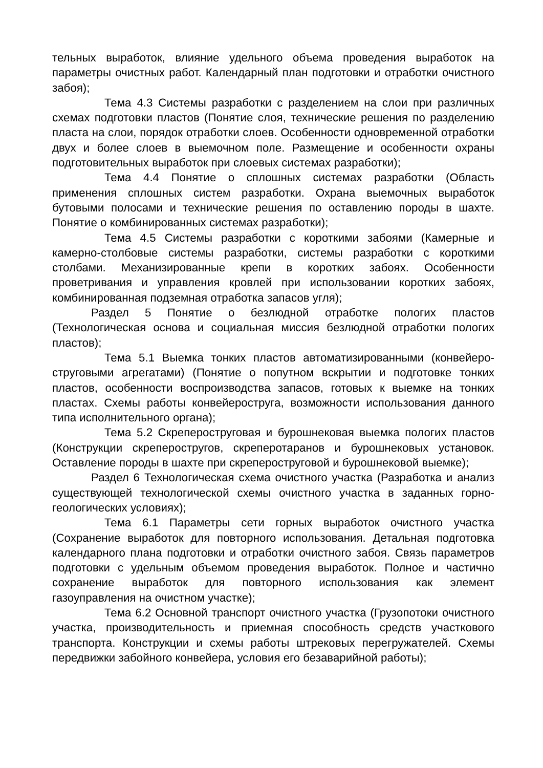тельных выработок, влияние удельного объема проведения выработок на параметры очистных работ. Календарный план подготовки и отработки очистного забоя);
Тема 4.3 Системы разработки с разделением на слои при различных схемах подготовки пластов (Понятие слоя, технические решения по разделению пласта на слои, порядок отработки слоев. Особенности одновременной отработки двух и более слоев в выемочном поле. Размещение и особенности охраны подготовительных выработок при слоевых системах разработки);
Тема 4.4 Понятие о сплошных системах разработки (Область применения сплошных систем разработки. Охрана выемочных выработок бутовыми полосами и технические решения по оставлению породы в шахте. Понятие о комбинированных системах разработки);
Тема 4.5 Системы разработки с короткими забоями (Камерные и камерно-столбовые системы разработки, системы разработки с короткими столбами. Механизированные крепи в коротких забоях. Особенности проветривания и управления кровлей при использовании коротких забоях, комбинированная подземная отработка запасов угля);
Раздел 5 Понятие о безлюдной отработке пологих пластов (Технологическая основа и социальная миссия безлюдной отработки пологих пластов);
Тема 5.1 Выемка тонких пластов автоматизированными (конвейеро-струговыми агрегатами) (Понятие о попутном вскрытии и подготовке тонких пластов, особенности воспроизводства запасов, готовых к выемке на тонких пластах. Схемы работы конвейероструга, возможности использования данного типа исполнительного органа);
Тема 5.2 Скрепероструговая и бурошнековая выемка пологих пластов (Конструкции скреперостругов, скреперотаранов и бурошнековых установок. Оставление породы в шахте при скрепероструговой и бурошнековой выемке);
Раздел 6 Технологическая схема очистного участка (Разработка и анализ существующей технологической схемы очистного участка в заданных горно-геологических условиях);
Тема 6.1 Параметры сети горных выработок очистного участка (Сохранение выработок для повторного использования. Детальная подготовка календарного плана подготовки и отработки очистного забоя. Связь параметров подготовки с удельным объемом проведения выработок. Полное и частично сохранение выработок для повторного использования как элемент газоуправления на очистном участке);
Тема 6.2 Основной транспорт очистного участка (Грузопотоки очистного участка, производительность и приемная способность средств участкового транспорта. Конструкции и схемы работы штрековых перегружателей. Схемы передвижки забойного конвейера, условия его безаварийной работы);